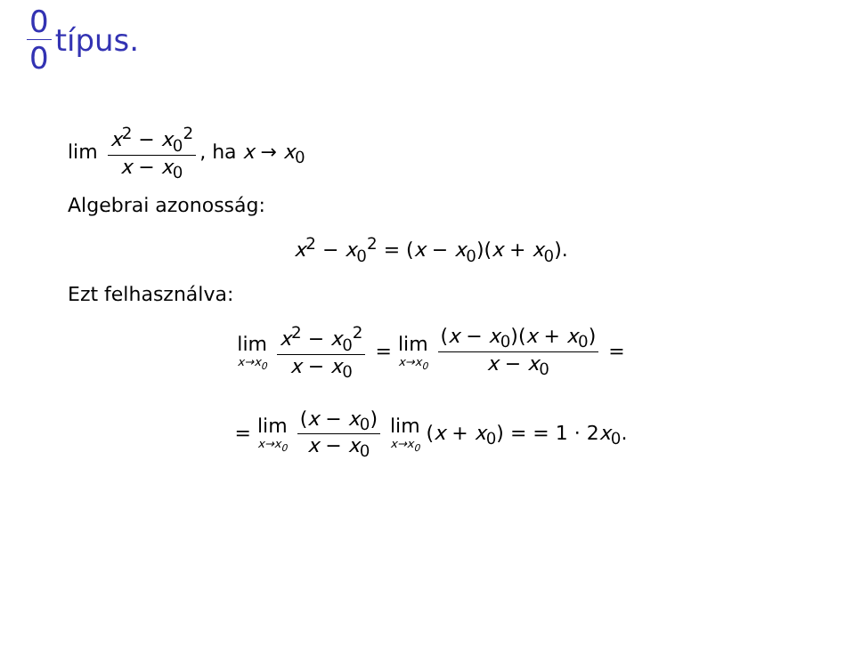0 0 típus.
lim x<sup>2</sup> − x<sub>0</sub><sup>2</sup> x − x<sub>0</sub>, ha x → x<sub>0</sub>
Algebrai azonosság:
x<sup>2</sup> − x<sub>0</sub><sup>2</sup> = (x − x<sub>0</sub>)(x + x<sub>0</sub>).
Ezt felhasználva:
lim x→x<sub>0</sub> x<sup>2</sup> − x<sub>0</sub><sup>2</sup> x − x<sub>0</sub> = lim x→x<sub>0</sub> (x − x<sub>0</sub>)(x + x<sub>0</sub>) x − x<sub>0</sub> =
= lim x→x<sub>0</sub> (x − x<sub>0</sub>) x − x<sub>0</sub> lim x→x<sub>0</sub> (x + x<sub>0</sub>) = = 1 · 2x<sub>0</sub>.